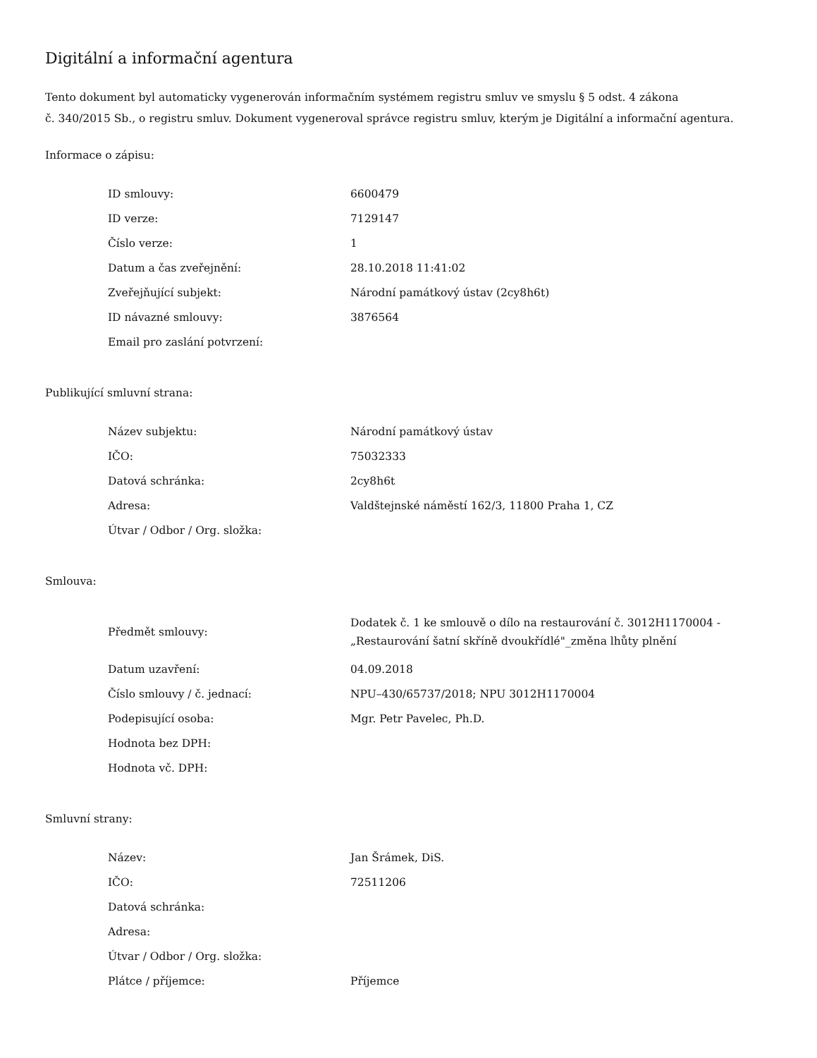Digitální a informační agentura
Tento dokument byl automaticky vygenerován informačním systémem registru smluv ve smyslu § 5 odst. 4 zákona
č. 340/2015 Sb., o registru smluv. Dokument vygeneroval správce registru smluv, kterým je Digitální a informační agentura.
Informace o zápisu:
| ID smlouvy: | 6600479 |
| ID verze: | 7129147 |
| Číslo verze: | 1 |
| Datum a čas zveřejnění: | 28.10.2018 11:41:02 |
| Zveřejňující subjekt: | Národní památkový ústav (2cy8h6t) |
| ID návazné smlouvy: | 3876564 |
| Email pro zaslání potvrzení: | |
Publikující smluvní strana:
| Název subjektu: | Národní památkový ústav |
| IČO: | 75032333 |
| Datová schránka: | 2cy8h6t |
| Adresa: | Valdštejnské náměstí 162/3, 11800 Praha 1, CZ |
| Útvar / Odbor / Org. složka: | |
Smlouva:
| Předmět smlouvy: | Dodatek č. 1 ke smlouvě o dílo na restaurování č. 3012H1170004 - „Restaurování šatní skříně dvoukřídlé"_změna lhůty plnění |
| Datum uzavření: | 04.09.2018 |
| Číslo smlouvy / č. jednací: | NPU–430/65737/2018; NPU 3012H1170004 |
| Podepisující osoba: | Mgr. Petr Pavelec, Ph.D. |
| Hodnota bez DPH: | |
| Hodnota vč. DPH: | |
Smluvní strany:
| Název: | Jan Šrámek, DiS. |
| IČO: | 72511206 |
| Datová schránka: | |
| Adresa: | |
| Útvar / Odbor / Org. složka: | |
| Plátce / příjemce: | Příjemce |